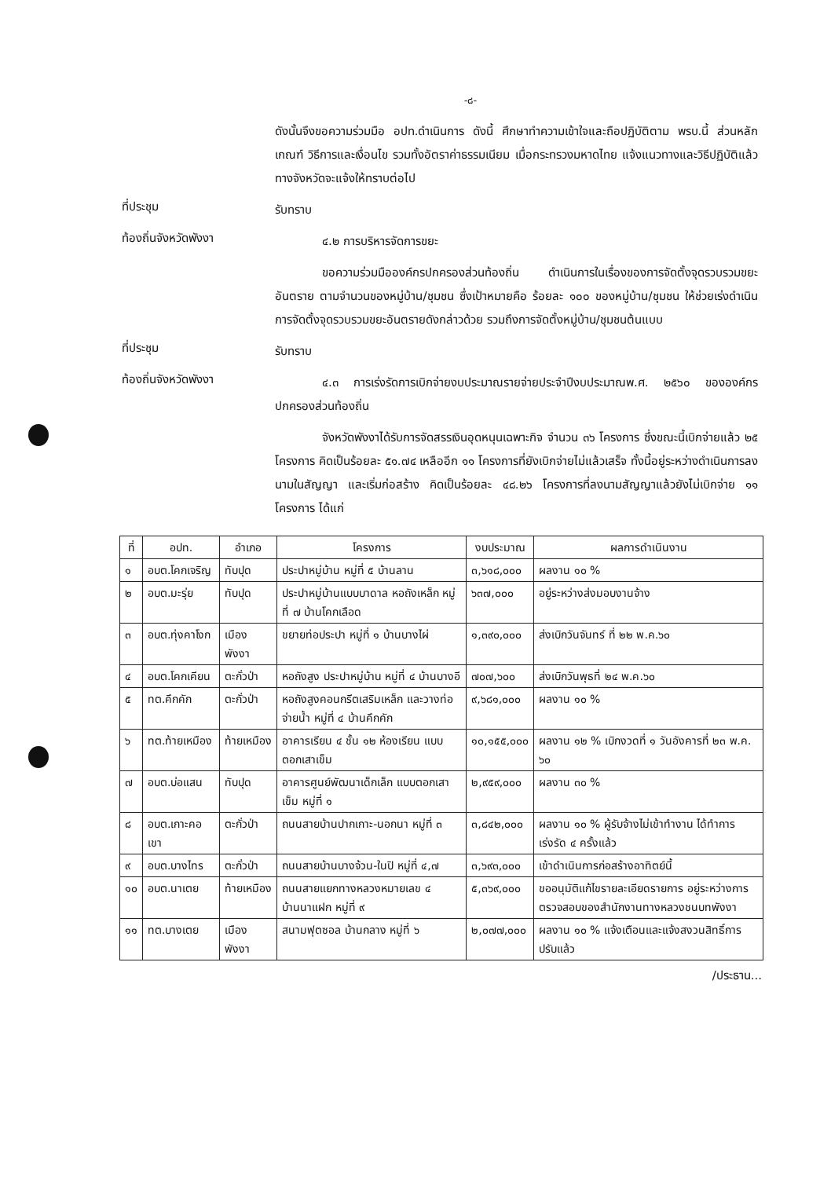-๘-
ดังนั้นจึงขอความร่วมมือ อปท.ดำเนินการ ดังนี้ ศึกษาทำความเข้าใจและถือปฏิบัติตาม พรบ.นี้ ส่วนหลักเกณฑ์ วิธีการและเงื่อนไข รวมทั้งอัตราค่าธรรมเนียม เมื่อกระทรวงมหาดไทย แจ้งแนวทางและวิธีปฏิบัติแล้ว ทางจังหวัดจะแจ้งให้ทราบต่อไป
ที่ประชุม
รับทราบ
ท้องถิ่นจังหวัดพังงา
๔.๒ การบริหารจัดการขยะ
ขอความร่วมมือองค์กรปกครองส่วนท้องถิ่น ดำเนินการในเรื่องของการจัดตั้งจุดรวบรวมขยะอันตราย ตามจำนวนของหมู่บ้าน/ชุมชน ซึ่งเป้าหมายคือ ร้อยละ ๑๐๐ ของหมู่บ้าน/ชุมชน ให้ช่วยเร่งดำเนินการจัดตั้งจุดรวบรวมขยะอันตรายดังกล่าวด้วย รวมถึงการจัดตั้งหมู่บ้าน/ชุมชนต้นแบบ
ที่ประชุม
รับทราบ
ท้องถิ่นจังหวัดพังงา
๔.๓ การเร่งรัดการเบิกจ่ายงบประมาณรายจ่ายประจำปีงบประมาณพ.ศ. ๒๕๖๐ ขององค์กรปกครองส่วนท้องถิ่น
จังหวัดพังงาได้รับการจัดสรรเงินอุดหนุนเฉพาะกิจ จำนวน ๓๖ โครงการ ซึ่งขณะนี้เบิกจ่ายแล้ว ๒๕ โครงการ คิดเป็นร้อยละ ๕๑.๗๔ เหลืออีก ๑๑ โครงการที่ยังเบิกจ่ายไม่แล้วเสร็จ ทั้งนี้อยู่ระหว่างดำเนินการลงนามในสัญญา และเริ่มก่อสร้าง คิดเป็นร้อยละ ๔๘.๒๖ โครงการที่ลงนามสัญญาแล้วยังไม่เบิกจ่าย ๑๑ โครงการ ได้แก่
| ที่ | อปท. | อำเภอ | โครงการ | งบประมาณ | ผลการดำเนินงาน |
| --- | --- | --- | --- | --- | --- |
| ๑ | อบต.โคกเจริญ | ทับปุด | ประปาหมู่บ้าน หมู่ที่ ๕ บ้านลาน | ๓,๖๑๘,๐๐๐ | ผลงาน ๑๐ % |
| ๒ | อบต.มะรุ่ย | ทับปุด | ประปาหมู่บ้านแบบบาดาล หอถังเหล็ก หมู่ที่ ๗ บ้านโคกเลือด | ๖๓๗,๐๐๐ | อยู่ระหว่างส่งมอบงานจ้าง |
| ๓ | อบต.ทุ่งคาโงก | เมืองพังงา | ขยายท่อประปา หมู่ที่ ๑ บ้านบางไผ่ | ๑,๓๙๐,๐๐๐ | ส่งเบิกวันจันทร์ ที่ ๒๒ พ.ค.๖๐ |
| ๔ | อบต.โคกเคียน | ตะกั่วป่า | หอถังสูง ประปาหมู่บ้าน หมู่ที่ ๔ บ้านบางอี | ๗๐๗,๖๐๐ | ส่งเบิกวันพุธที่ ๒๔ พ.ค.๖๐ |
| ๕ | ทต.คึกคัก | ตะกั่วป่า | หอถังสูงคอนกรีตเสริมเหล็ก และวางท่อจ่ายน้ำ หมู่ที่ ๔ บ้านคึกคัก | ๙,๖๘๑,๐๐๐ | ผลงาน ๑๐ % |
| ๖ | ทต.ท้ายเหมือง | ท้ายเหมือง | อาคารเรียน ๔ ชั้น ๑๒ ห้องเรียน แบบตอกเสาเข็ม | ๑๐,๑๕๕,๐๐๐ | ผลงาน ๑๒ % เบิกงวดที่ ๑ วันอังคารที่ ๒๓ พ.ค. ๖๐ |
| ๗ | อบต.บ่อแสน | ทับปุด | อาคารศูนย์พัฒนาเด็กเล็ก แบบตอกเสาเข็ม หมู่ที่ ๑ | ๒,๙๕๙,๐๐๐ | ผลงาน ๓๐ % |
| ๘ | อบต.เกาะคอเขา | ตะกั่วป่า | ถนนสายบ้านปากเกาะ-นอกนา หมู่ที่ ๓ | ๓,๘๔๒,๐๐๐ | ผลงาน ๑๐ % ผู้รับจ้างไม่เข้าทำงาน ได้ทำการเร่งรัด ๔ ครั้งแล้ว |
| ๙ | อบต.บางไทร | ตะกั่วป่า | ถนนสายบ้านบางจ้วน-ในปิ หมู่ที่ ๔,๗ | ๓,๖๙๓,๐๐๐ | เข้าดำเนินการก่อสร้างอาทิตย์นี้ |
| ๑๐ | อบต.นาเตย | ท้ายเหมือง | ถนนสายแยกทางหลวงหมายเลข ๔ บ้านนาแฝก หมู่ที่ ๙ | ๕,๓๖๙,๐๐๐ | ขออนุมัติแก้ไขรายละเอียดรายการ อยู่ระหว่างการตรวจสอบของสำนักงานทางหลวงชนบทพังงา |
| ๑๑ | ทต.บางเตย | เมืองพังงา | สนามฟุตซอล บ้านกลาง หมู่ที่ ๖ | ๒,๐๗๗,๐๐๐ | ผลงาน ๑๐ % แจ้งเตือนและแจ้งสงวนสิทธิ์การปรับแล้ว |
/ประธาน...